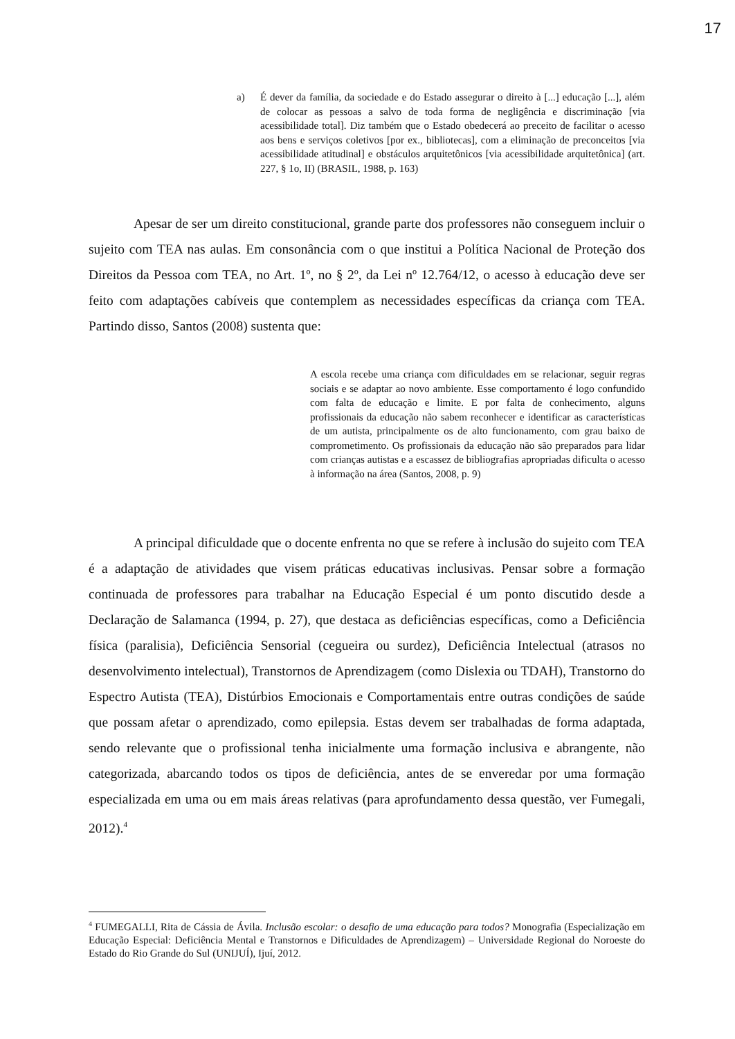17
a) É dever da família, da sociedade e do Estado assegurar o direito à [...] educação [...], além de colocar as pessoas a salvo de toda forma de negligência e discriminação [via acessibilidade total]. Diz também que o Estado obedecerá ao preceito de facilitar o acesso aos bens e serviços coletivos [por ex., bibliotecas], com a eliminação de preconceitos [via acessibilidade atitudinal] e obstáculos arquitetônicos [via acessibilidade arquitetônica] (art. 227, § 1o, II) (BRASIL, 1988, p. 163)
Apesar de ser um direito constitucional, grande parte dos professores não conseguem incluir o sujeito com TEA nas aulas. Em consonância com o que institui a Política Nacional de Proteção dos Direitos da Pessoa com TEA, no Art. 1º, no § 2º, da Lei nº 12.764/12, o acesso à educação deve ser feito com adaptações cabíveis que contemplem as necessidades específicas da criança com TEA. Partindo disso, Santos (2008) sustenta que:
A escola recebe uma criança com dificuldades em se relacionar, seguir regras sociais e se adaptar ao novo ambiente. Esse comportamento é logo confundido com falta de educação e limite. E por falta de conhecimento, alguns profissionais da educação não sabem reconhecer e identificar as características de um autista, principalmente os de alto funcionamento, com grau baixo de comprometimento. Os profissionais da educação não são preparados para lidar com crianças autistas e a escassez de bibliografias apropriadas dificulta o acesso à informação na área (Santos, 2008, p. 9)
A principal dificuldade que o docente enfrenta no que se refere à inclusão do sujeito com TEA é a adaptação de atividades que visem práticas educativas inclusivas. Pensar sobre a formação continuada de professores para trabalhar na Educação Especial é um ponto discutido desde a Declaração de Salamanca (1994, p. 27), que destaca as deficiências específicas, como a Deficiência física (paralisia), Deficiência Sensorial (cegueira ou surdez), Deficiência Intelectual (atrasos no desenvolvimento intelectual), Transtornos de Aprendizagem (como Dislexia ou TDAH), Transtorno do Espectro Autista (TEA), Distúrbios Emocionais e Comportamentais entre outras condições de saúde que possam afetar o aprendizado, como epilepsia. Estas devem ser trabalhadas de forma adaptada, sendo relevante que o profissional tenha inicialmente uma formação inclusiva e abrangente, não categorizada, abarcando todos os tipos de deficiência, antes de se enveredar por uma formação especializada em uma ou em mais áreas relativas (para aprofundamento dessa questão, ver Fumegali, 2012).<sup>4</sup>
<sup>4</sup> FUMEGALLI, Rita de Cássia de Ávila. Inclusão escolar: o desafio de uma educação para todos? Monografia (Especialização em Educação Especial: Deficiência Mental e Transtornos e Dificuldades de Aprendizagem) – Universidade Regional do Noroeste do Estado do Rio Grande do Sul (UNIJUÍ), Ijuí, 2012.